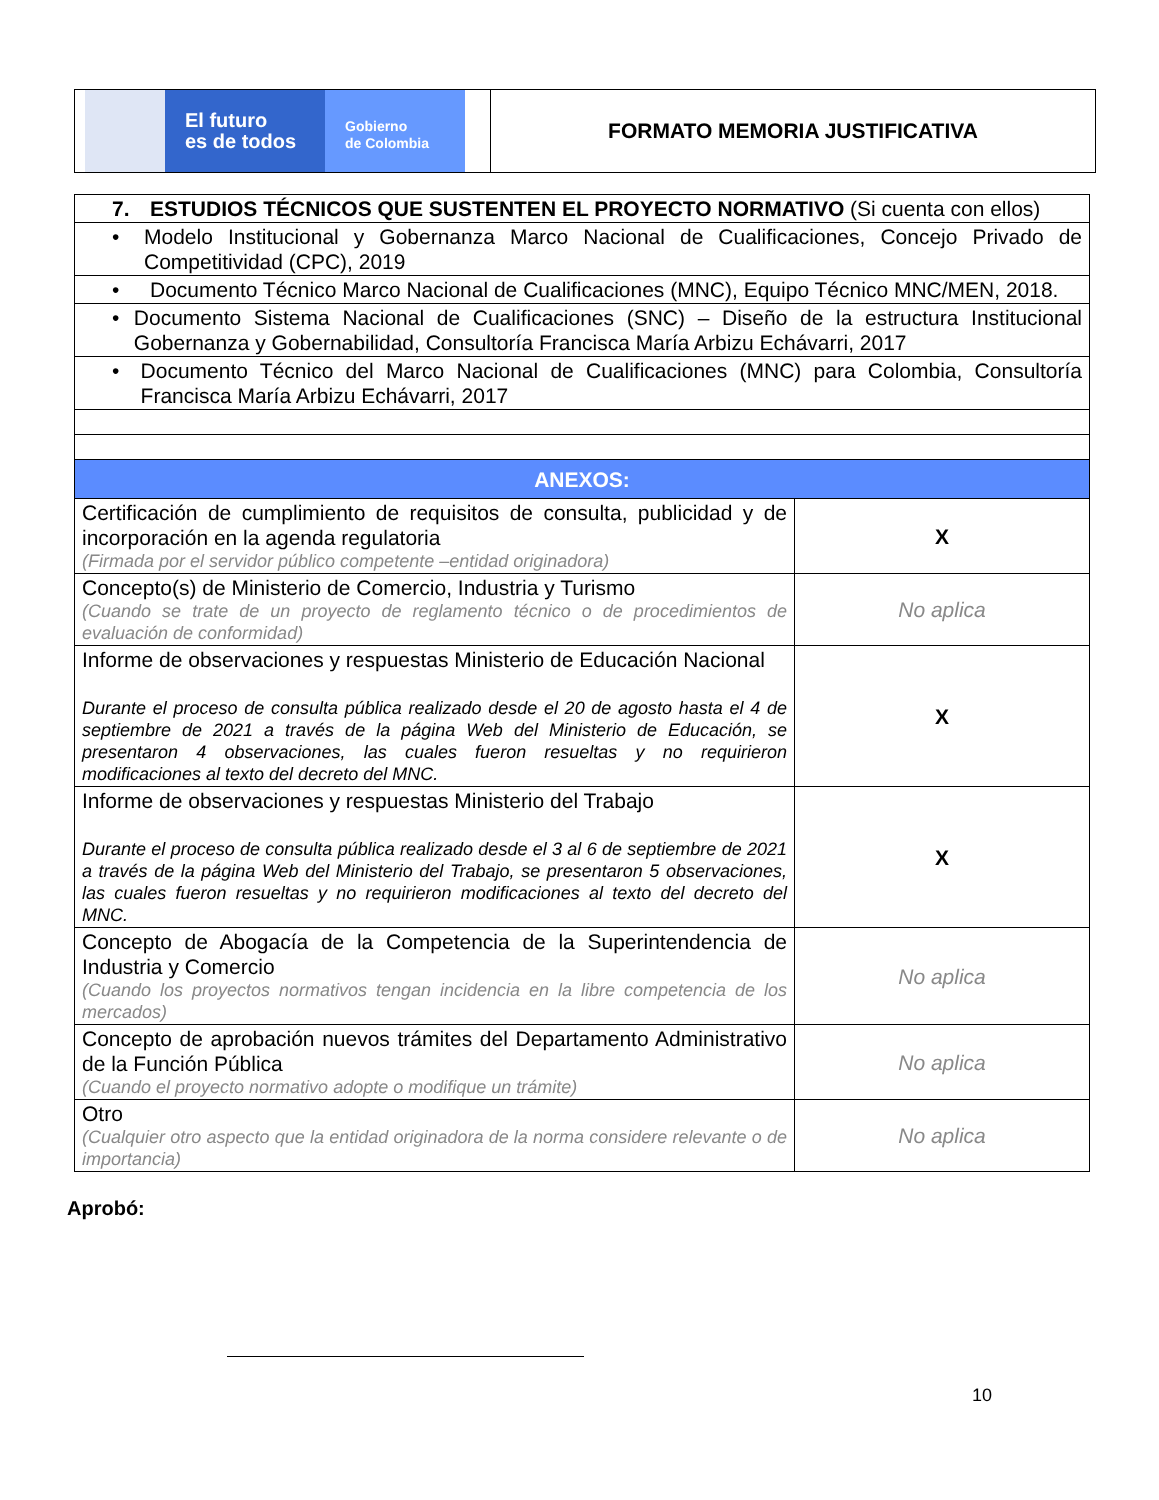El futuro
es de todos
Gobierno
de Colombia
FORMATO MEMORIA JUSTIFICATIVA
| 7. ESTUDIOS TÉCNICOS QUE SUSTENTEN EL PROYECTO NORMATIVO (Si cuenta con ellos) | |
| • Modelo Institucional y Gobernanza Marco Nacional de Cualificaciones, Concejo Privado de Competitividad (CPC), 2019 | |
| • Documento Técnico Marco Nacional de Cualificaciones (MNC), Equipo Técnico MNC/MEN, 2018. | |
| • Documento Sistema Nacional de Cualificaciones (SNC) – Diseño de la estructura Institucional Gobernanza y Gobernabilidad, Consultoría Francisca María Arbizu Echávarri, 2017 | |
| • Documento Técnico del Marco Nacional de Cualificaciones (MNC) para Colombia, Consultoría Francisca María Arbizu Echávarri, 2017 | |
| ANEXOS: | |
| Certificación de cumplimiento de requisitos de consulta, publicidad y de incorporación en la agenda regulatoria (Firmada por el servidor público competente –entidad originadora) | X |
| Concepto(s) de Ministerio de Comercio, Industria y Turismo (Cuando se trate de un proyecto de reglamento técnico o de procedimientos de evaluación de conformidad) | No aplica |
| Informe de observaciones y respuestas Ministerio de Educación Nacional Durante el proceso de consulta pública realizado desde el 20 de agosto hasta el 4 de septiembre de 2021 a través de la página Web del Ministerio de Educación, se presentaron 4 observaciones, las cuales fueron resueltas y no requirieron modificaciones al texto del decreto del MNC. | X |
| Informe de observaciones y respuestas Ministerio del Trabajo Durante el proceso de consulta pública realizado desde el 3 al 6 de septiembre de 2021 a través de la página Web del Ministerio del Trabajo, se presentaron 5 observaciones, las cuales fueron resueltas y no requirieron modificaciones al texto del decreto del MNC. | X |
| Concepto de Abogacía de la Competencia de la Superintendencia de Industria y Comercio (Cuando los proyectos normativos tengan incidencia en la libre competencia de los mercados) | No aplica |
| Concepto de aprobación nuevos trámites del Departamento Administrativo de la Función Pública (Cuando el proyecto normativo adopte o modifique un trámite) | No aplica |
| Otro (Cualquier otro aspecto que la entidad originadora de la norma considere relevante o de importancia) | No aplica |
Aprobó:
10